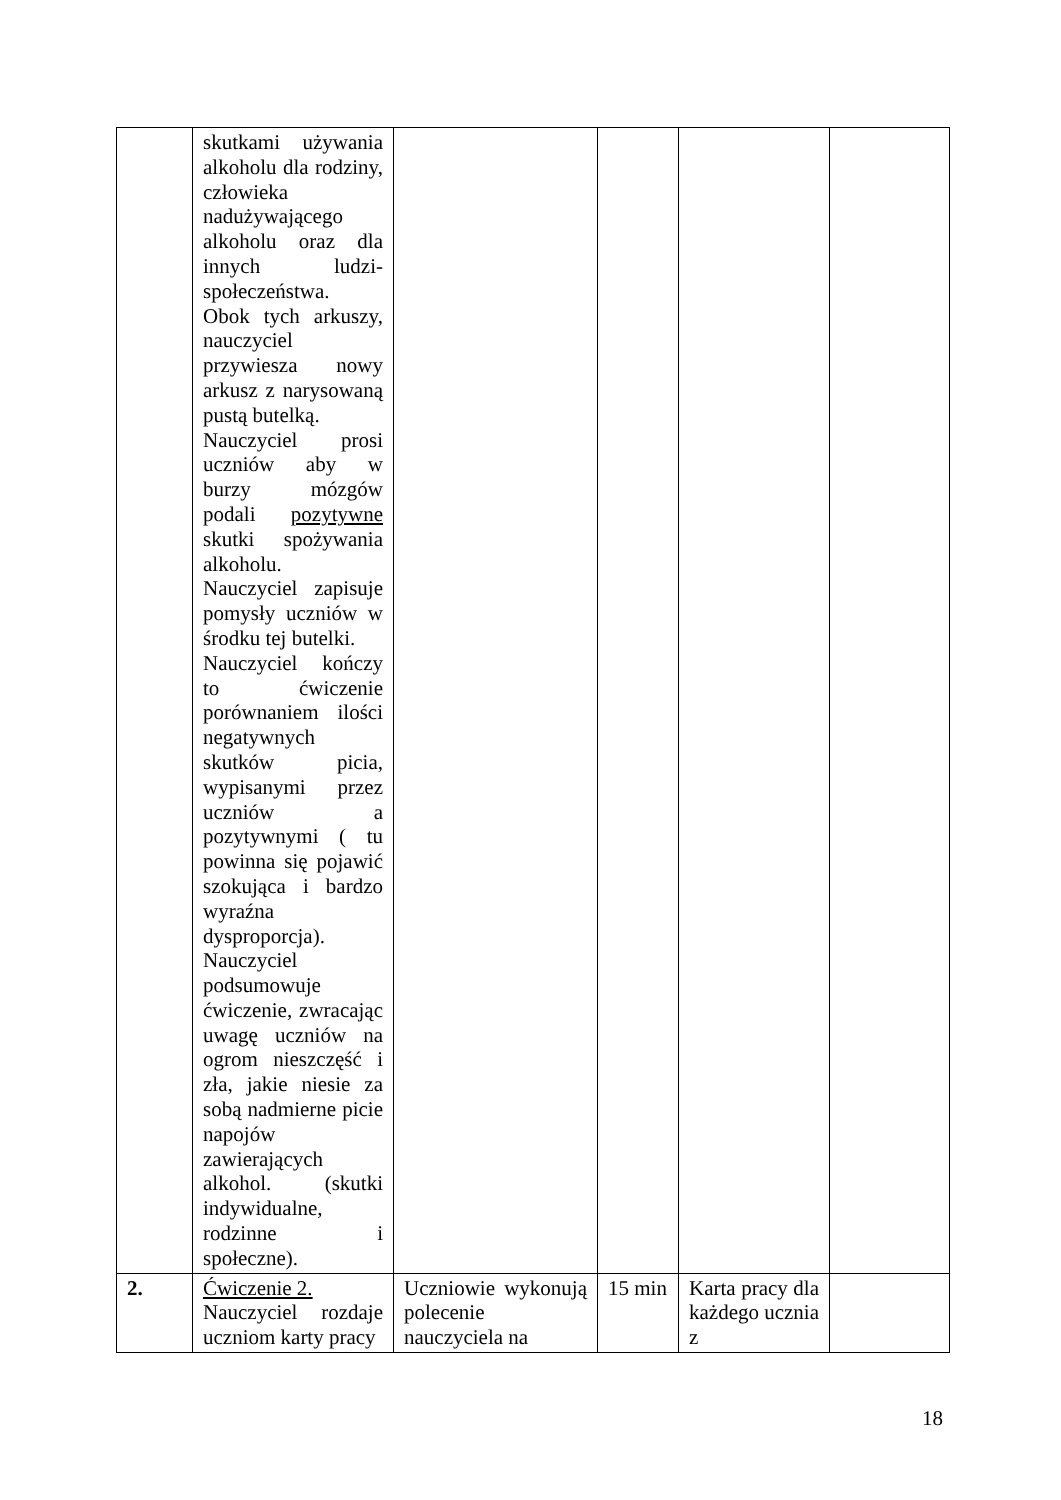| | skutkami używania alkoholu dla rodziny, człowieka nadużywającego alkoholu oraz dla innych ludzi-społeczeństwa. Obok tych arkuszy, nauczyciel przywiesza nowy arkusz z narysowaną pustą butelką. Nauczyciel prosi uczniów aby w burzy mózgów podali pozytywne skutki spożywania alkoholu. Nauczyciel zapisuje pomysły uczniów w środku tej butelki. Nauczyciel kończy to ćwiczenie porównaniem ilości negatywnych skutków picia, wypisanymi przez uczniów a pozytywnymi ( tu powinna się pojawić szokująca i bardzo wyraźna dysproporcja). Nauczyciel podsumowuje ćwiczenie, zwracając uwagę uczniów na ogrom nieszczęść i zła, jakie niesie za sobą nadmierne picie napojów zawierających alkohol. (skutki indywidualne, rodzinne i społeczne). | | | | |
| 2. | Ćwiczenie 2. Nauczyciel rozdaje uczniom karty pracy | Uczniowie wykonują polecenie nauczyciela na | 15 min | Karta pracy dla każdego ucznia z | |
18